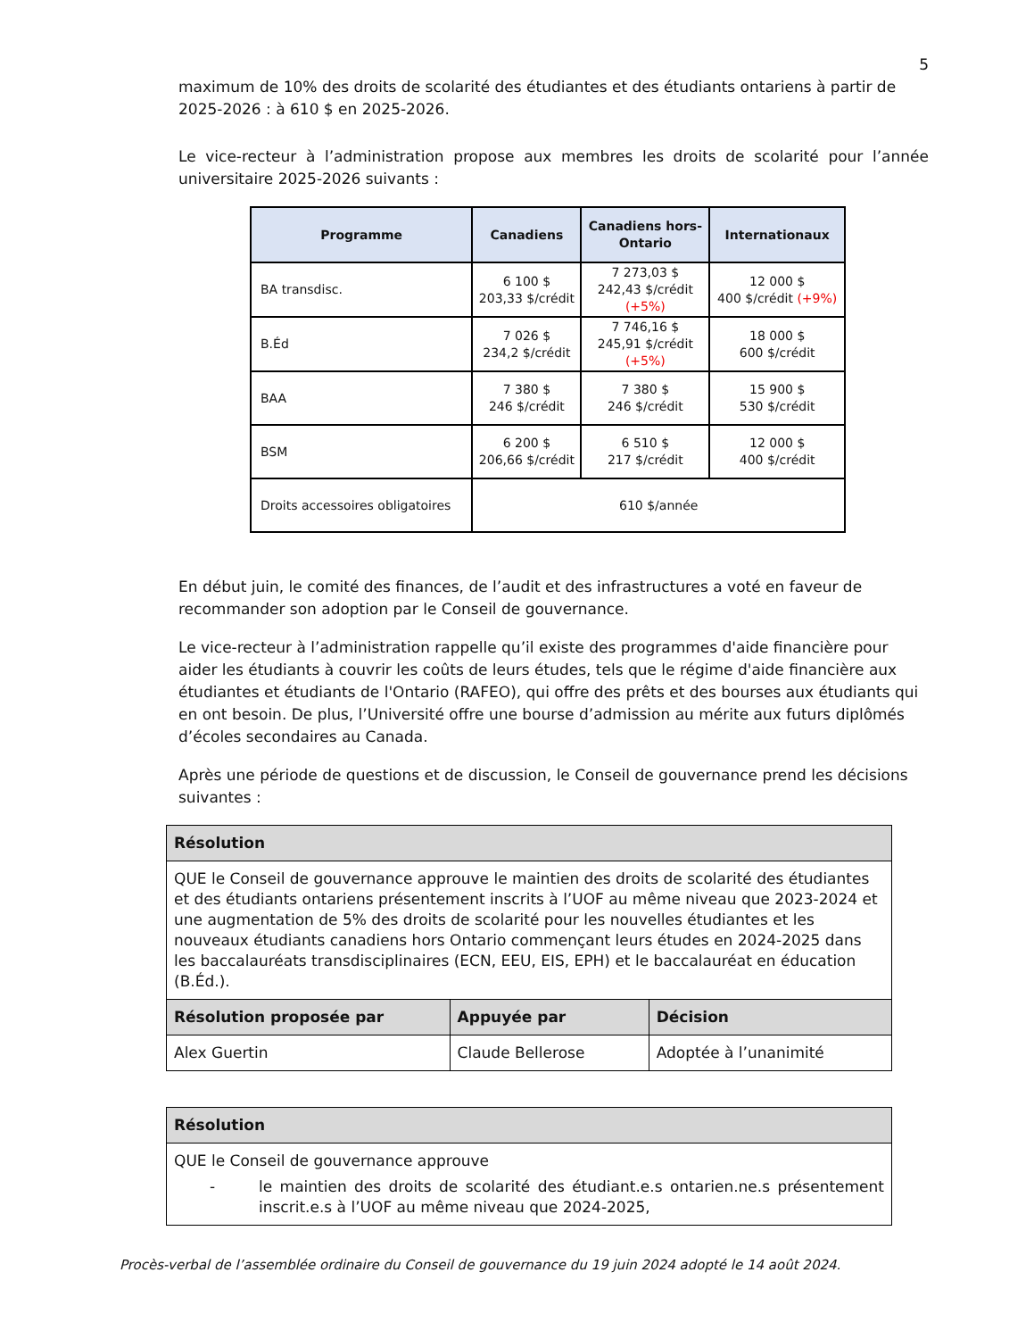5
maximum de 10% des droits de scolarité des étudiantes et des étudiants ontariens à partir de 2025-2026 : à 610 $ en 2025-2026.
Le vice-recteur à l’administration propose aux membres les droits de scolarité pour l’année universitaire 2025-2026 suivants :
| Programme | Canadiens | Canadiens hors- Ontario | Internationaux |
| --- | --- | --- | --- |
| BA transdisc. | 6 100 $ 203,33 $/crédit | 7 273,03 $ 242,43 $/crédit (+5%) | 12 000 $ 400 $/crédit (+9%) |
| B.Éd | 7 026 $ 234,2 $/crédit | 7 746,16 $ 245,91 $/crédit (+5%) | 18 000 $ 600 $/crédit |
| BAA | 7 380 $ 246 $/crédit | 7 380 $ 246 $/crédit | 15 900 $ 530 $/crédit |
| BSM | 6 200 $ 206,66 $/crédit | 6 510 $ 217 $/crédit | 12 000 $ 400 $/crédit |
| Droits accessoires obligatoires | 610 $/année | | |
En début juin, le comité des finances, de l’audit et des infrastructures a voté en faveur de recommander son adoption par le Conseil de gouvernance.
Le vice-recteur à l’administration rappelle qu’il existe des programmes d'aide financière pour aider les étudiants à couvrir les coûts de leurs études, tels que le régime d'aide financière aux étudiantes et étudiants de l'Ontario (RAFEO), qui offre des prêts et des bourses aux étudiants qui en ont besoin. De plus, l’Université offre une bourse d’admission au mérite aux futurs diplômés d’écoles secondaires au Canada.
Après une période de questions et de discussion, le Conseil de gouvernance prend les décisions suivantes :
| Résolution | | |
| --- | --- | --- |
| QUE le Conseil de gouvernance approuve le maintien des droits de scolarité des étudiantes et des étudiants ontariens présentement inscrits à l’UOF au même niveau que 2023-2024 et une augmentation de 5% des droits de scolarité pour les nouvelles étudiantes et les nouveaux étudiants canadiens hors Ontario commençant leurs études en 2024-2025 dans les baccalauréats transdisciplinaires (ECN, EEU, EIS, EPH) et le baccalauréat en éducation (B.Éd.). | | |
| Résolution proposée par | Appuyée par | Décision |
| Alex Guertin | Claude Bellerose | Adoptée à l’unanimité |
| Résolution |
| --- |
| QUE le Conseil de gouvernance approuve - le maintien des droits de scolarité des étudiant.e.s ontarien.ne.s présentement inscrit.e.s à l’UOF au même niveau que 2024-2025, |
Procès-verbal de l’assemblée ordinaire du Conseil de gouvernance du 19 juin 2024 adopté le 14 août 2024.